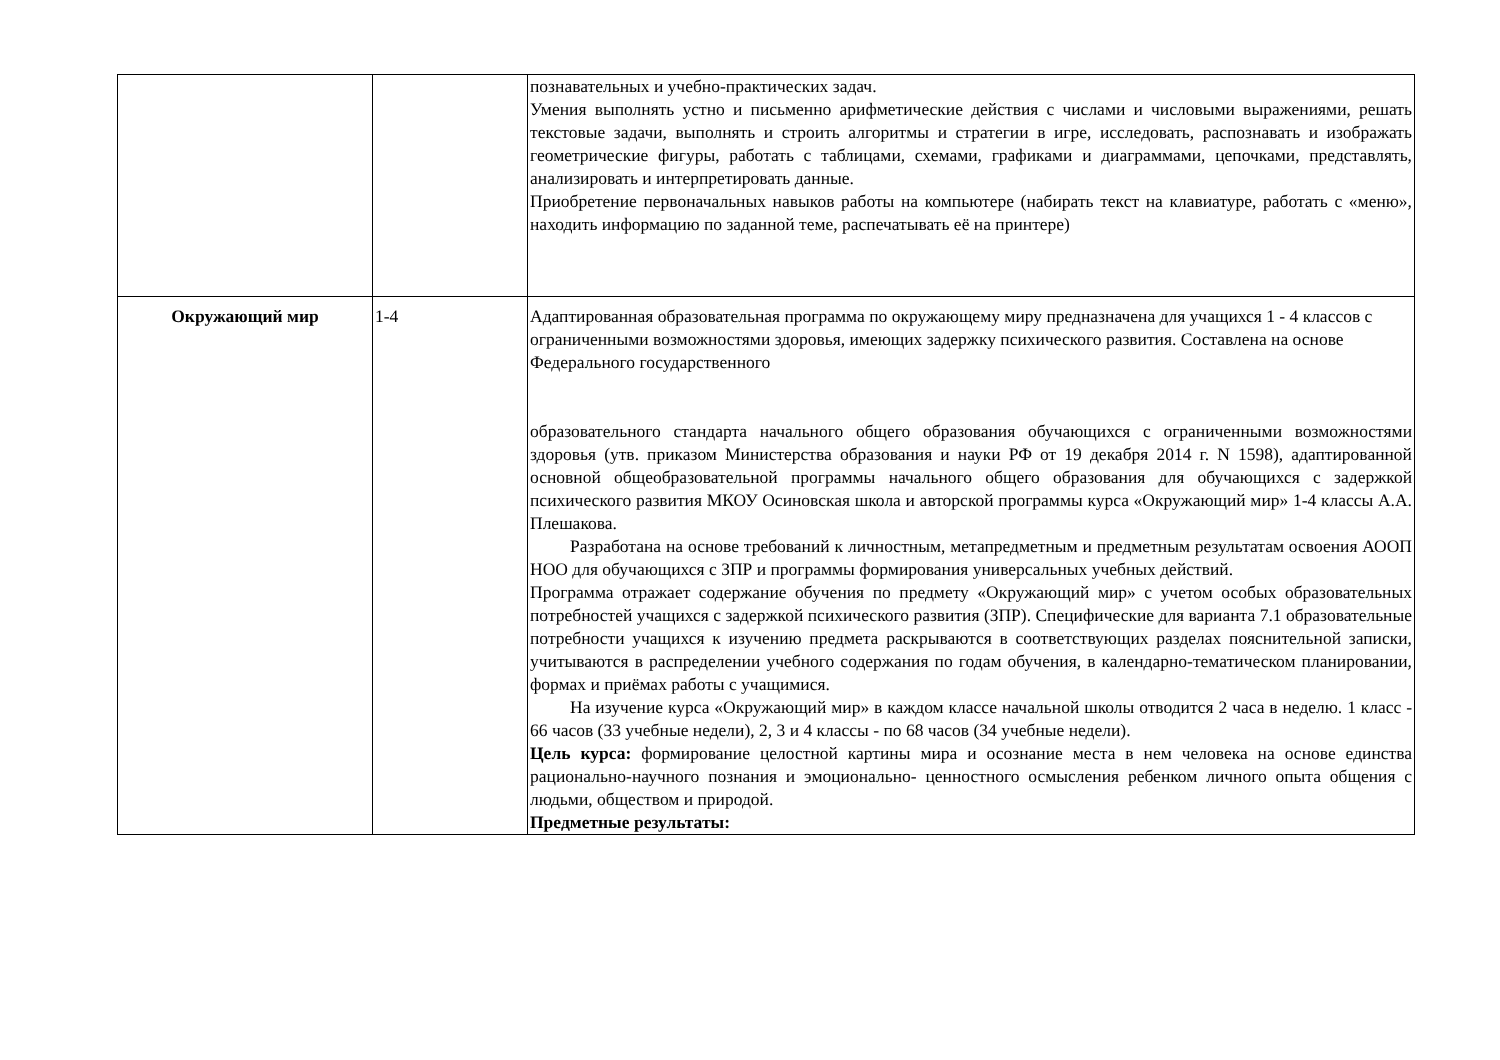| | | познавательных и учебно-практических задач. Умения выполнять устно и письменно арифметические действия с числами и числовыми выражениями, решать текстовые задачи, выполнять и строить алгоритмы и стратегии в игре, исследовать, распознавать и изображать геометрические фигуры, работать с таблицами, схемами, графиками и диаграммами, цепочками, представлять, анализировать и интерпретировать данные. Приобретение первоначальных навыков работы на компьютере (набирать текст на клавиатуре, работать с «меню», находить информацию по заданной теме, распечатывать её на принтере) |
| Окружающий мир | 1-4 | Адаптированная образовательная программа по окружающему миру предназначена для учащихся 1 - 4 классов с ограниченными возможностями здоровья, имеющих задержку психического развития. Составлена на основе Федерального государственного образовательного стандарта начального общего образования обучающихся с ограниченными возможностями здоровья (утв. приказом Министерства образования и науки РФ от 19 декабря 2014 г. N 1598), адаптированной основной общеобразовательной программы начального общего образования для обучающихся с задержкой психического развития МКОУ Осиновская школа и авторской программы курса «Окружающий мир» 1-4 классы А.А. Плешакова. Разработана на основе требований к личностным, метапредметным и предметным результатам освоения АООП НОО для обучающихся с ЗПР и программы формирования универсальных учебных действий. Программа отражает содержание обучения по предмету «Окружающий мир» с учетом особых образовательных потребностей учащихся с задержкой психического развития (ЗПР). Специфические для варианта 7.1 образовательные потребности учащихся к изучению предмета раскрываются в соответствующих разделах пояснительной записки, учитываются в распределении учебного содержания по годам обучения, в календарно-тематическом планировании, формах и приёмах работы с учащимися. На изучение курса «Окружающий мир» в каждом классе начальной школы отводится 2 часа в неделю. 1 класс - 66 часов (33 учебные недели), 2, 3 и 4 классы - по 68 часов (34 учебные недели). Цель курса: формирование целостной картины мира и осознание места в нем человека на основе единства рационально-научного познания и эмоционально- ценностного осмысления ребенком личного опыта общения с людьми, обществом и природой. Предметные результаты: |